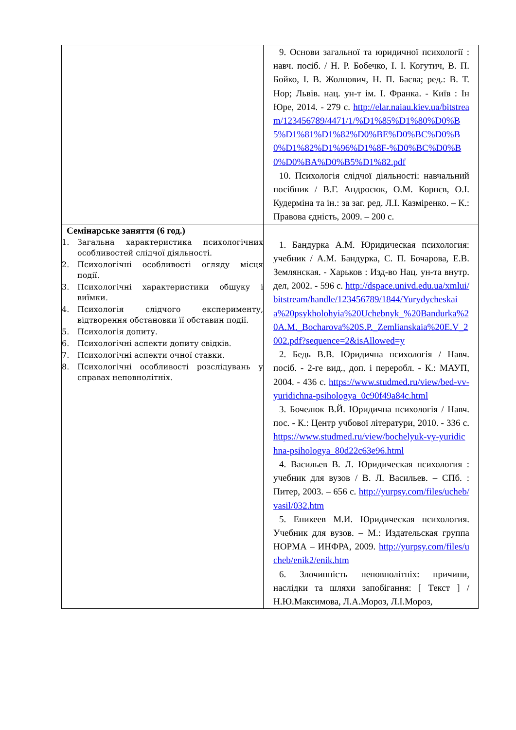| | 9. Основи загальної та юридичної психології : навч. посіб. / Н. Р. Бобечко, І. І. Когутич, В. П. Бойко, І. В. Жолнович, Н. П. Баєва; ред.: В. Т. Нор; Львів. нац. ун-т ім. І. Франка. - Київ : Ін Юре, 2014. - 279 с. http://elar.naiau.kiev.ua/bitstream/123456789/4471/1/%D1%85%D1%80%D0%B5%D1%81%D1%82%D0%BE%D0%BC%D0%B0%D1%82%D1%96%D1%8F-%D0%BC%D0%B0%D0%BA%D0%B5%D1%82.pdf 10. Психологія слідчої діяльності: навчальний посібник / В.Г. Андросюк, О.М. Корнєв, О.І. Кудерміна та ін.: за заг. ред. Л.І. Казміренко. – К.: Правова єдність, 2009. – 200 с. |
| Семінарське заняття (6 год.) 1. Загальна характеристика психологічних особливостей слідчої діяльності. 2. Психологічні особливості огляду місця події. 3. Психологічні характеристики обшуку і виїмки. 4. Психологія слідчого експерименту, відтворення обстановки її обставин події. 5. Психологія допиту. 6. Психологічні аспекти допиту свідків. 7. Психологічні аспекти очної ставки. 8. Психологічні особливості розслідувань у справах неповнолітніх. | 1. Бандурка А.М. Юридическая психология: учебник / А.М. Бандурка, С. П. Бочарова, Е.В. Землянская. - Харьков : Изд-во Нац. ун-та внутр. дел, 2002. - 596 с. http://dspace.univd.edu.ua/xmlui/bitstream/handle/123456789/1844/Yurydycheskaia%20psykholohyia%20Uchebnyk_%20Bandurka%20A.M._Bocharova%20S.P._Zemlianskaia%20E.V_2002.pdf?sequence=2&isAllowed=y 2. Бедь В.В. Юридична психологія / Навч. посіб. - 2-ге вид., доп. і переробл. - К.: МАУП, 2004. - 436 с. https://www.studmed.ru/view/bed-vv-yuridichna-psihologya_0c90f49a84c.html 3. Бочелюк В.Й. Юридична психологія / Навч. пос. - К.: Центр учбової літератури, 2010. - 336 с. https://www.studmed.ru/view/bochelyuk-vy-yuridichna-psihologya_80d22c63e96.html 4. Васильев В. Л. Юридическая психология : учебник для вузов / В. Л. Васильев. – СПб. : Питер, 2003. – 656 с. http://yurpsy.com/files/ucheb/vasil/032.htm 5. Еникеев М.И. Юридическая психология. Учебник для вузов. – М.: Издательская группа НОРМА – ИНФРА, 2009. http://yurpsy.com/files/ucheb/enik2/enik.htm 6. Злочинність неповнолітніх: причини, наслідки та шляхи запобігання: [ Текст ] / Н.Ю.Максимова, Л.А.Мороз, Л.І.Мороз, |